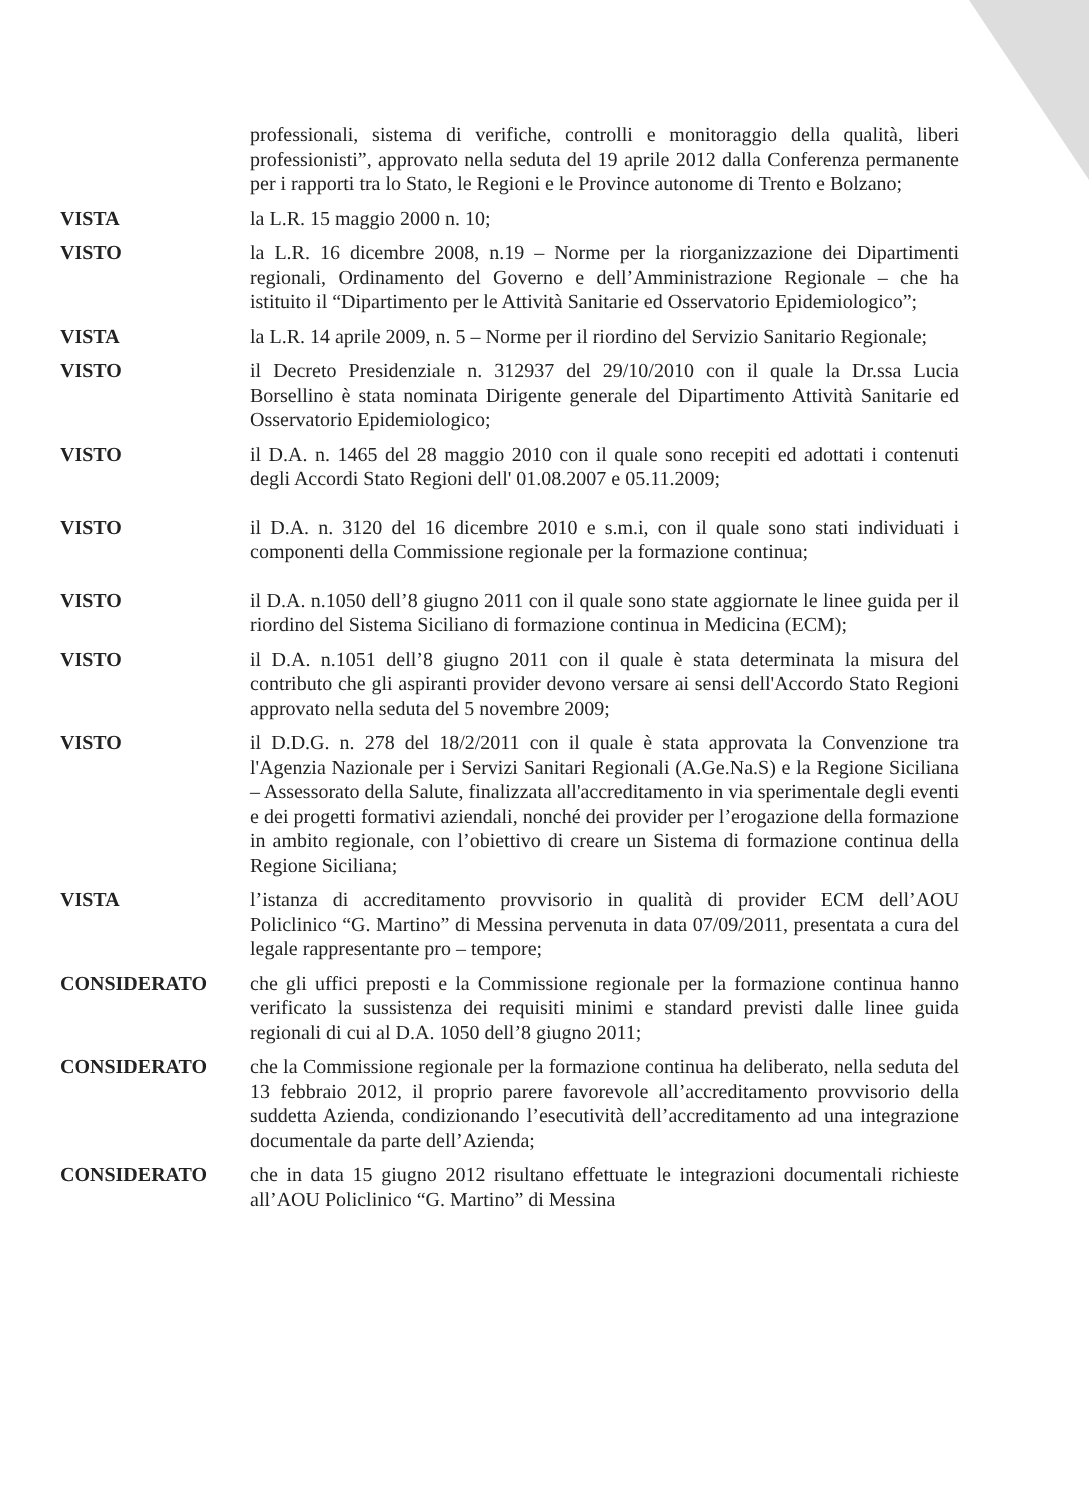professionali, sistema di verifiche, controlli e monitoraggio della qualità, liberi professionisti”, approvato nella seduta del 19 aprile 2012 dalla Conferenza permanente per i rapporti tra lo Stato, le Regioni e le Province autonome di Trento e Bolzano;
VISTA la L.R. 15 maggio 2000 n. 10;
VISTO la L.R. 16 dicembre 2008, n.19 – Norme per la riorganizzazione dei Dipartimenti regionali, Ordinamento del Governo e dell’Amministrazione Regionale – che ha istituito il “Dipartimento per le Attività Sanitarie ed Osservatorio Epidemiologico”;
VISTA la L.R. 14 aprile 2009, n. 5 – Norme per il riordino del Servizio Sanitario Regionale;
VISTO il Decreto Presidenziale n. 312937 del 29/10/2010 con il quale la Dr.ssa Lucia Borsellino è stata nominata Dirigente generale del Dipartimento Attività Sanitarie ed Osservatorio Epidemiologico;
VISTO il D.A. n. 1465 del 28 maggio 2010 con il quale sono recepiti ed adottati i contenuti degli Accordi Stato Regioni dell' 01.08.2007 e 05.11.2009;
VISTO il D.A. n. 3120 del 16 dicembre 2010 e s.m.i, con il quale sono stati individuati i componenti della Commissione regionale per la formazione continua;
VISTO il D.A. n.1050 dell’8 giugno 2011 con il quale sono state aggiornate le linee guida per il riordino del Sistema Siciliano di formazione continua in Medicina (ECM);
VISTO il D.A. n.1051 dell’8 giugno 2011 con il quale è stata determinata la misura del contributo che gli aspiranti provider devono versare ai sensi dell'Accordo Stato Regioni approvato nella seduta del 5 novembre 2009;
VISTO il D.D.G. n. 278 del 18/2/2011 con il quale è stata approvata la Convenzione tra l'Agenzia Nazionale per i Servizi Sanitari Regionali (A.Ge.Na.S) e la Regione Siciliana – Assessorato della Salute, finalizzata all'accreditamento in via sperimentale degli eventi e dei progetti formativi aziendali, nonché dei provider per l’erogazione della formazione in ambito regionale, con l’obiettivo di creare un Sistema di formazione continua della Regione Siciliana;
VISTA l’istanza di accreditamento provvisorio in qualità di provider ECM dell’AOU Policlinico “G. Martino” di Messina pervenuta in data 07/09/2011, presentata a cura del legale rappresentante pro – tempore;
CONSIDERATO che gli uffici preposti e la Commissione regionale per la formazione continua hanno verificato la sussistenza dei requisiti minimi e standard previsti dalle linee guida regionali di cui al D.A. 1050 dell’8 giugno 2011;
CONSIDERATO che la Commissione regionale per la formazione continua ha deliberato, nella seduta del 13 febbraio 2012, il proprio parere favorevole all’accreditamento provvisorio della suddetta Azienda, condizionando l’esecutività dell’accreditamento ad una integrazione documentale da parte dell’Azienda;
CONSIDERATO che in data 15 giugno 2012 risultano effettuate le integrazioni documentali richieste all’AOU Policlinico “G. Martino” di Messina